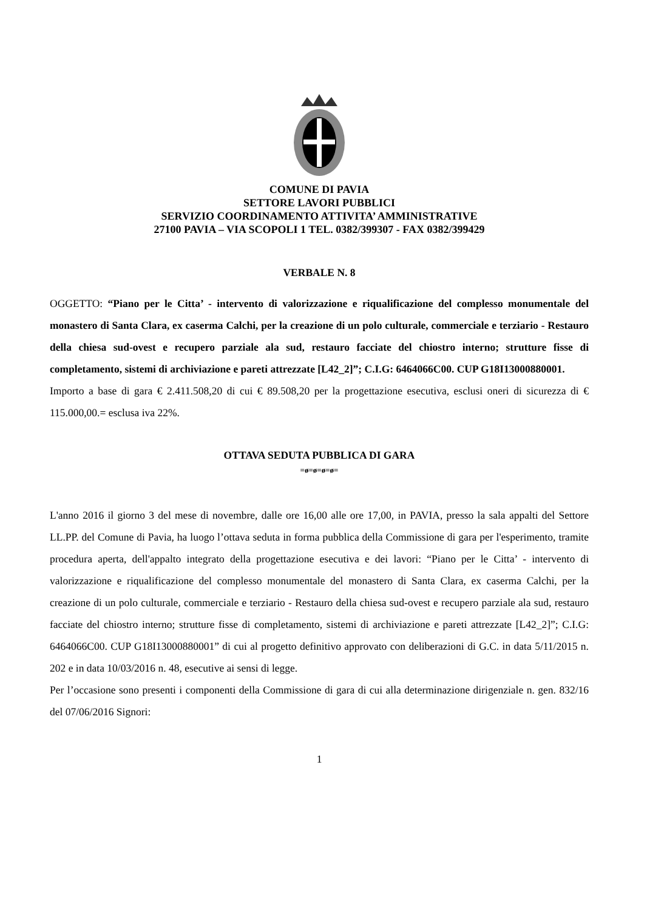COMUNE DI PAVIA
SETTORE LAVORI PUBBLICI
SERVIZIO COORDINAMENTO ATTIVITA’ AMMINISTRATIVE
27100 PAVIA – VIA SCOPOLI 1 TEL. 0382/399307 - FAX 0382/399429
VERBALE N. 8
OGGETTO: “Piano per le Citta’ - intervento di valorizzazione e riqualificazione del complesso monumentale del monastero di Santa Clara, ex caserma Calchi, per la creazione di un polo culturale, commerciale e terziario - Restauro della chiesa sud-ovest e recupero parziale ala sud, restauro facciate del chiostro interno; strutture fisse di completamento, sistemi di archiviazione e pareti attrezzate [L42_2]”; C.I.G: 6464066C00. CUP G18I13000880001.
Importo a base di gara € 2.411.508,20 di cui € 89.508,20 per la progettazione esecutiva, esclusi oneri di sicurezza di € 115.000,00.= esclusa iva 22%.
OTTAVA SEDUTA PUBBLICA DI GARA
=ø=ø=ø=ø=
L'anno 2016 il giorno 3 del mese di novembre, dalle ore 16,00 alle ore 17,00, in PAVIA, presso la sala appalti del Settore LL.PP. del Comune di Pavia, ha luogo l’ottava seduta in forma pubblica della Commissione di gara per l'esperimento, tramite procedura aperta, dell'appalto integrato della progettazione esecutiva e dei lavori: “Piano per le Citta’ - intervento di valorizzazione e riqualificazione del complesso monumentale del monastero di Santa Clara, ex caserma Calchi, per la creazione di un polo culturale, commerciale e terziario - Restauro della chiesa sud-ovest e recupero parziale ala sud, restauro facciate del chiostro interno; strutture fisse di completamento, sistemi di archiviazione e pareti attrezzate [L42_2]”; C.I.G: 6464066C00. CUP G18I13000880001” di cui al progetto definitivo approvato con deliberazioni di G.C. in data 5/11/2015 n. 202 e in data 10/03/2016 n. 48, esecutive ai sensi di legge.
Per l’occasione sono presenti i componenti della Commissione di gara di cui alla determinazione dirigenziale n. gen. 832/16 del 07/06/2016 Signori:
1